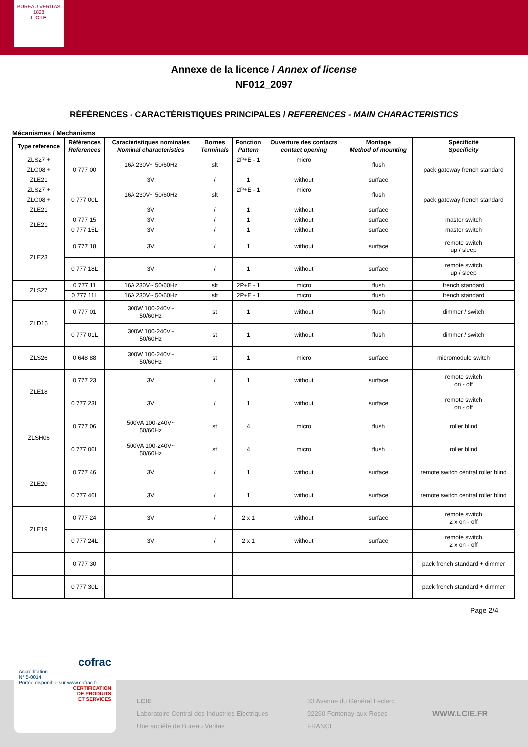BUREAU VERITAS
1828
L C I E
Annexe de la licence / Annex of license
NF012_2097
RÉFÉRENCES - CARACTÉRISTIQUES PRINCIPALES / REFERENCES - MAIN CHARACTERISTICS
Mécanismes / Mechanisms
| Type reference | Références References | Caractéristiques nominales Nominal characteristics | Bornes Terminals | Fonction Pattern | Ouverture des contacts contact opening | Montage Method of mounting | Spécificité Specificity |
| --- | --- | --- | --- | --- | --- | --- | --- |
| ZLS27 + | 0 777 00 | 16A 230V~ 50/60Hz | slt | 2P+E - 1 | micro | flush | pack gateway french standard |
| ZLG08 + | | | | | | | |
| ZLE21 | | 3V | / | 1 | without | surface | |
| ZLS27 + | 0 777 00L | 16A 230V~ 50/60Hz | slt | 2P+E - 1 | micro | flush | pack gateway french standard |
| ZLG08 + | | | | | | | |
| ZLE21 | | 3V | / | 1 | without | surface | |
| ZLE21 | 0 777 15 | 3V | / | 1 | without | surface | master switch |
| | 0 777 15L | 3V | / | 1 | without | surface | master switch |
| ZLE23 | 0 777 18 | 3V | / | 1 | without | surface | remote switch up / sleep |
| | 0 777 18L | 3V | / | 1 | without | surface | remote switch up / sleep |
| ZLS27 | 0 777 11 | 16A 230V~ 50/60Hz | slt | 2P+E - 1 | micro | flush | french standard |
| | 0 777 11L | 16A 230V~ 50/60Hz | slt | 2P+E - 1 | micro | flush | french standard |
| ZLD15 | 0 777 01 | 300W 100-240V~ 50/60Hz | st | 1 | without | flush | dimmer / switch |
| | 0 777 01L | 300W 100-240V~ 50/60Hz | st | 1 | without | flush | dimmer / switch |
| ZLS26 | 0 648 88 | 300W 100-240V~ 50/60Hz | st | 1 | micro | surface | micromodule switch |
| ZLE18 | 0 777 23 | 3V | / | 1 | without | surface | remote switch on - off |
| | 0 777 23L | 3V | / | 1 | without | surface | remote switch on - off |
| ZLSH06 | 0 777 06 | 500VA 100-240V~ 50/60Hz | st | 4 | micro | flush | roller blind |
| | 0 777 06L | 500VA 100-240V~ 50/60Hz | st | 4 | micro | flush | roller blind |
| ZLE20 | 0 777 46 | 3V | / | 1 | without | surface | remote switch central roller blind |
| | 0 777 46L | 3V | / | 1 | without | surface | remote switch central roller blind |
| ZLE19 | 0 777 24 | 3V | / | 2 x 1 | without | surface | remote switch 2 x on - off |
| | 0 777 24L | 3V | / | 2 x 1 | without | surface | remote switch 2 x on - off |
| | 0 777 30 | | | | | | pack french standard + dimmer |
| | 0 777 30L | | | | | | pack french standard + dimmer |
Page 2/4
LCIE
Laboratoire Central des Industries Electriques
Une société de Bureau Veritas
33 Avenue du Général Leclerc
92260 Fontenay-aux-Roses
FRANCE
WWW.LCIE.FR
cofrac
Accréditation
N° 5-0014
Portée disponible sur www.cofrac.fr
CERTIFICATION
DE PRODUITS
ET SERVICES